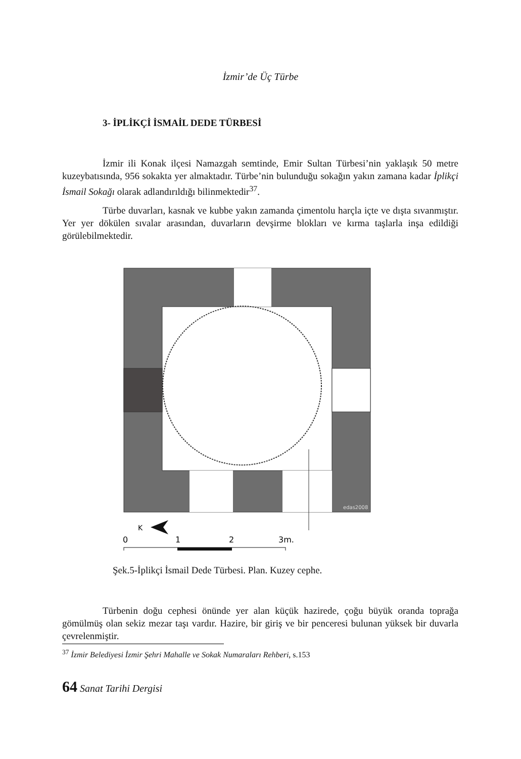İzmir’de Üç Türbe
3- İPLİKÇİ İSMAİL DEDE TÜRBESİ
İzmir ili Konak ilçesi Namazgah semtinde, Emir Sultan Türbesi’nin yaklaşık 50 metre kuzeybatısında, 956 sokakta yer almaktadır. Türbe’nin bulunduğu sokağın yakın zamana kadar İplikçi İsmail Sokağı olarak adlandırıldığı bilinmektedir<sup>37</sup>.
Türbe duvarları, kasnak ve kubbe yakın zamanda çimentolu harçla içte ve dışta sıvanmıştır. Yer yer dökülen sıvalar arasından, duvarların devşirme blokları ve kırma taşlarla inşa edildiği görülebilmektedir.
edas2008
K
0
1
2
3m.
Şek.5-İplikçi İsmail Dede Türbesi. Plan. Kuzey cephe.
Türbenin doğu cephesi önünde yer alan küçük hazirede, çoğu büyük oranda toprağa gömülmüş olan sekiz mezar taşı vardır. Hazire, bir giriş ve bir penceresi bulunan yüksek bir duvarla çevrelenmiştir.
<sup>37</sup> İzmir Belediyesi İzmir Şehri Mahalle ve Sokak Numaraları Rehberi, s.153
64 Sanat Tarihi Dergisi